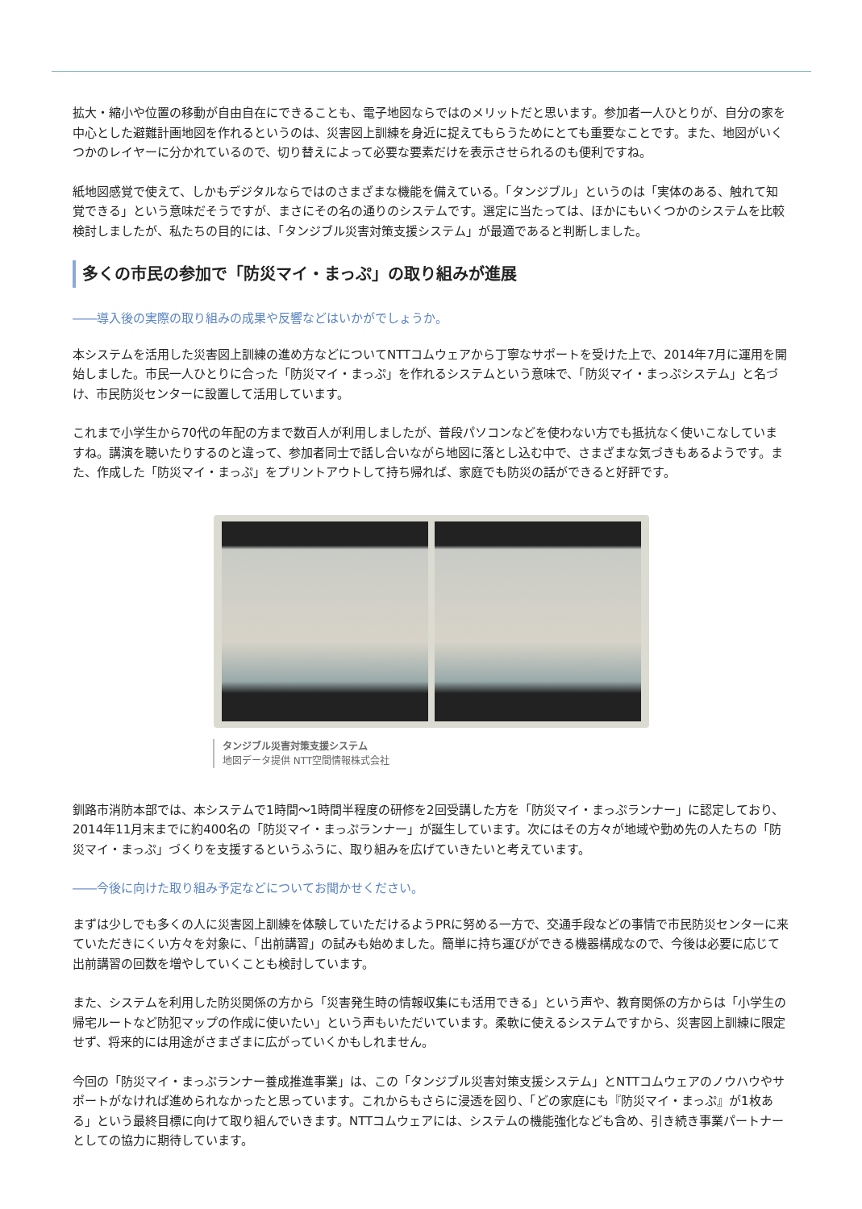拡大・縮小や位置の移動が自由自在にできることも、電子地図ならではのメリットだと思います。参加者一人ひとりが、自分の家を中心とした避難計画地図を作れるというのは、災害図上訓練を身近に捉えてもらうためにとても重要なことです。また、地図がいくつかのレイヤーに分かれているので、切り替えによって必要な要素だけを表示させられるのも便利ですね。
紙地図感覚で使えて、しかもデジタルならではのさまざまな機能を備えている。「タンジブル」というのは「実体のある、触れて知覚できる」という意味だそうですが、まさにその名の通りのシステムです。選定に当たっては、ほかにもいくつかのシステムを比較検討しましたが、私たちの目的には、「タンジブル災害対策支援システム」が最適であると判断しました。
多くの市民の参加で「防災マイ・まっぷ」の取り組みが進展
――導入後の実際の取り組みの成果や反響などはいかがでしょうか。
本システムを活用した災害図上訓練の進め方などについてNTTコムウェアから丁寧なサポートを受けた上で、2014年7月に運用を開始しました。市民一人ひとりに合った「防災マイ・まっぷ」を作れるシステムという意味で、「防災マイ・まっぷシステム」と名づけ、市民防災センターに設置して活用しています。
これまで小学生から70代の年配の方まで数百人が利用しましたが、普段パソコンなどを使わない方でも抵抗なく使いこなしていますね。講演を聴いたりするのと違って、参加者同士で話し合いながら地図に落とし込む中で、さまざまな気づきもあるようです。また、作成した「防災マイ・まっぷ」をプリントアウトして持ち帰れば、家庭でも防災の話ができると好評です。
タンジブル災害対策支援システム
地図データ提供 NTT空間情報株式会社
釧路市消防本部では、本システムで1時間～1時間半程度の研修を2回受講した方を「防災マイ・まっぷランナー」に認定しており、2014年11月末までに約400名の「防災マイ・まっぷランナー」が誕生しています。次にはその方々が地域や勤め先の人たちの「防災マイ・まっぷ」づくりを支援するというふうに、取り組みを広げていきたいと考えています。
――今後に向けた取り組み予定などについてお聞かせください。
まずは少しでも多くの人に災害図上訓練を体験していただけるようPRに努める一方で、交通手段などの事情で市民防災センターに来ていただきにくい方々を対象に、「出前講習」の試みも始めました。簡単に持ち運びができる機器構成なので、今後は必要に応じて出前講習の回数を増やしていくことも検討しています。
また、システムを利用した防災関係の方から「災害発生時の情報収集にも活用できる」という声や、教育関係の方からは「小学生の帰宅ルートなど防犯マップの作成に使いたい」という声もいただいています。柔軟に使えるシステムですから、災害図上訓練に限定せず、将来的には用途がさまざまに広がっていくかもしれません。
今回の「防災マイ・まっぷランナー養成推進事業」は、この「タンジブル災害対策支援システム」とNTTコムウェアのノウハウやサポートがなければ進められなかったと思っています。これからもさらに浸透を図り、「どの家庭にも『防災マイ・まっぷ』が1枚ある」という最終目標に向けて取り組んでいきます。NTTコムウェアには、システムの機能強化なども含め、引き続き事業パートナーとしての協力に期待しています。